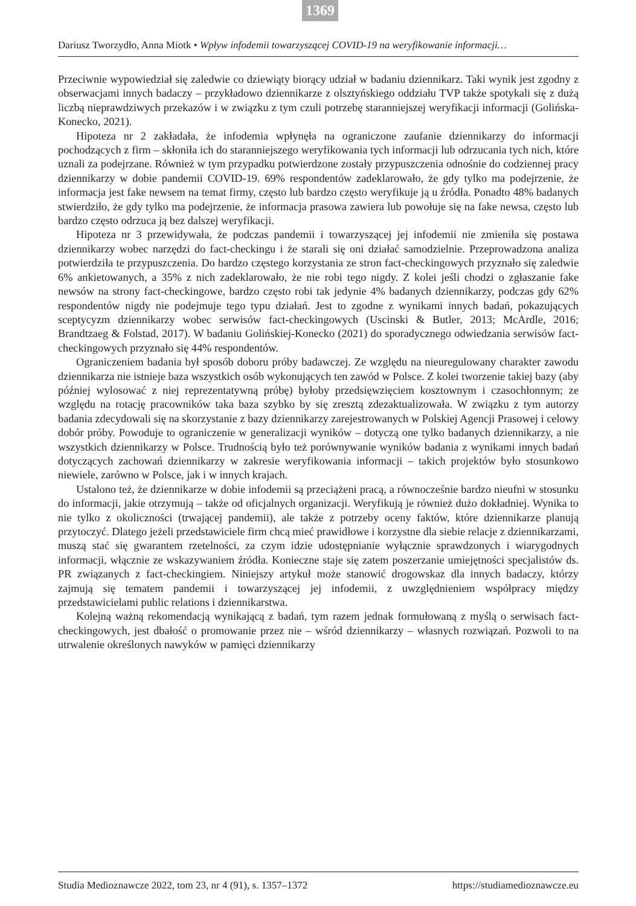1369
Dariusz Tworzydło, Anna Miotk • Wpływ infodemii towarzyszącej COVID-19 na weryfikowanie informacji…
Przeciwnie wypowiedział się zaledwie co dziewiąty biorący udział w badaniu dziennikarz. Taki wynik jest zgodny z obserwacjami innych badaczy – przykładowo dziennikarze z olsztyńskiego oddziału TVP także spotykali się z dużą liczbą nieprawdziwych przekazów i w związku z tym czuli potrzebę staranniejszej weryfikacji informacji (Golińska-Konecko, 2021).
Hipoteza nr 2 zakładała, że infodemia wpłynęła na ograniczone zaufanie dziennikarzy do informacji pochodzących z firm – skłoniła ich do staranniejszego weryfikowania tych informacji lub odrzucania tych nich, które uznali za podejrzane. Również w tym przypadku potwierdzone zostały przypuszczenia odnośnie do codziennej pracy dziennikarzy w dobie pandemii COVID-19. 69% respondentów zadeklarowało, że gdy tylko ma podejrzenie, że informacja jest fake newsem na temat firmy, często lub bardzo często weryfikuje ją u źródła. Ponadto 48% badanych stwierdziło, że gdy tylko ma podejrzenie, że informacja prasowa zawiera lub powołuje się na fake newsa, często lub bardzo często odrzuca ją bez dalszej weryfikacji.
Hipoteza nr 3 przewidywała, że podczas pandemii i towarzyszącej jej infodemii nie zmieniła się postawa dziennikarzy wobec narzędzi do fact-checkingu i że starali się oni działać samodzielnie. Przeprowadzona analiza potwierdziła te przypuszczenia. Do bardzo częstego korzystania ze stron fact-checkingowych przyznało się zaledwie 6% ankietowanych, a 35% z nich zadeklarowało, że nie robi tego nigdy. Z kolei jeśli chodzi o zgłaszanie fake newsów na strony fact-checkingowe, bardzo często robi tak jedynie 4% badanych dziennikarzy, podczas gdy 62% respondentów nigdy nie podejmuje tego typu działań. Jest to zgodne z wynikami innych badań, pokazujących sceptycyzm dziennikarzy wobec serwisów fact-checkingowych (Uscinski & Butler, 2013; McArdle, 2016; Brandtzaeg & Folstad, 2017). W badaniu Golińskiej-Konecko (2021) do sporadycznego odwiedzania serwisów fact-checkingowych przyznało się 44% respondentów.
Ograniczeniem badania był sposób doboru próby badawczej. Ze względu na nieuregulowany charakter zawodu dziennikarza nie istnieje baza wszystkich osób wykonujących ten zawód w Polsce. Z kolei tworzenie takiej bazy (aby później wylosować z niej reprezentatywną próbę) byłoby przedsięwzięciem kosztownym i czasochłonnym; ze względu na rotację pracowników taka baza szybko by się zresztą zdezaktualizowała. W związku z tym autorzy badania zdecydowali się na skorzystanie z bazy dziennikarzy zarejestrowanych w Polskiej Agencji Prasowej i celowy dobór próby. Powoduje to ograniczenie w generalizacji wyników – dotyczą one tylko badanych dziennikarzy, a nie wszystkich dziennikarzy w Polsce. Trudnością było też porównywanie wyników badania z wynikami innych badań dotyczących zachowań dziennikarzy w zakresie weryfikowania informacji – takich projektów było stosunkowo niewiele, zarówno w Polsce, jak i w innych krajach.
Ustalono też, że dziennikarze w dobie infodemii są przeciążeni pracą, a równocześnie bardzo nieufni w stosunku do informacji, jakie otrzymują – także od oficjalnych organizacji. Weryfikują je również dużo dokładniej. Wynika to nie tylko z okoliczności (trwającej pandemii), ale także z potrzeby oceny faktów, które dziennikarze planują przytoczyć. Dlatego jeżeli przedstawiciele firm chcą mieć prawidłowe i korzystne dla siebie relacje z dziennikarzami, muszą stać się gwarantem rzetelności, za czym idzie udostępnianie wyłącznie sprawdzonych i wiarygodnych informacji, włącznie ze wskazywaniem źródła. Konieczne staje się zatem poszerzanie umiejętności specjalistów ds. PR związanych z fact-checkingiem. Niniejszy artykuł może stanowić drogowskaz dla innych badaczy, którzy zajmują się tematem pandemii i towarzyszącej jej infodemii, z uwzględnieniem współpracy między przedstawicielami public relations i dziennikarstwa.
Kolejną ważną rekomendacją wynikającą z badań, tym razem jednak formułowaną z myślą o serwisach fact-checkingowych, jest dbałość o promowanie przez nie – wśród dziennikarzy – własnych rozwiązań. Pozwoli to na utrwalenie określonych nawyków w pamięci dziennikarzy
Studia Medioznawcze 2022, tom 23, nr 4 (91), s. 1357–1372 https://studiamedioznawcze.eu